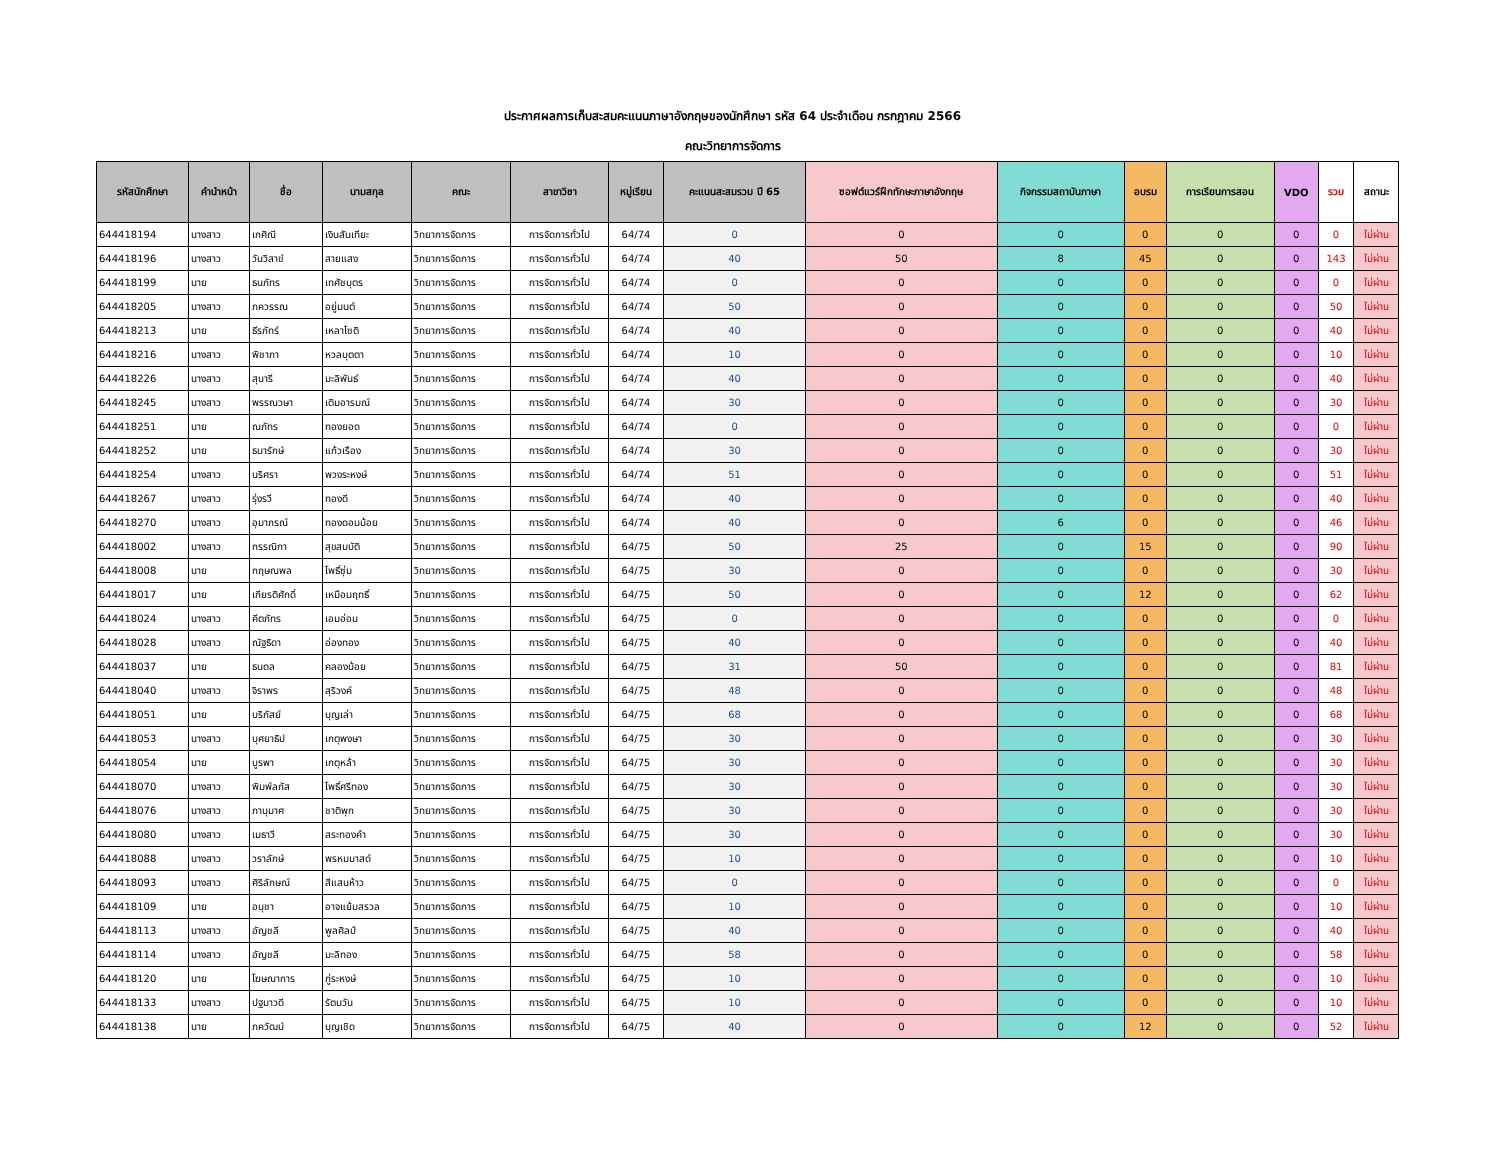ประกาศผลการเก็บสะสมคะแนนภาษาอังกฤษของนักศึกษา รหัส 64 ประจำเดือน กรกฎาคม 2566
คณะวิทยาการจัดการ
| รหัสนักศึกษา | คำนำหน้า | ชื่อ | นามสกุล | คณะ | สาขาวิชา | หมู่เรียน | คะแนนสะสมรวม ปี 65 | ซอฟต์แวร์ฝึกทักษะภาษาอังกฤษ | กิจกรรมสถาบันภาษา | อบรม | การเรียนการสอน | VDO | รวม | สถานะ |
| --- | --- | --- | --- | --- | --- | --- | --- | --- | --- | --- | --- | --- | --- | --- |
| 644418194 | นางสาว | เกศิณี | เงินสันเทียะ | วิทยาการจัดการ | การจัดการทั่วไป | 64/74 | 0 | 0 | 0 | 0 | 0 | 0 | 0 | ไม่ผ่าน |
| 644418196 | นางสาว | วันวิสาข์ | สายแสง | วิทยาการจัดการ | การจัดการทั่วไป | 64/74 | 40 | 50 | 8 | 45 | 0 | 0 | 143 | ไม่ผ่าน |
| 644418199 | นาย | ธนภัทร | เทศัชบุตร | วิทยาการจัดการ | การจัดการทั่วไป | 64/74 | 0 | 0 | 0 | 0 | 0 | 0 | 0 | ไม่ผ่าน |
| 644418205 | นางสาว | ภควรรณ | อยู่มนต์ | วิทยาการจัดการ | การจัดการทั่วไป | 64/74 | 50 | 0 | 0 | 0 | 0 | 0 | 50 | ไม่ผ่าน |
| 644418213 | นาย | ธีรภัทร์ | เหลาโชติ | วิทยาการจัดการ | การจัดการทั่วไป | 64/74 | 40 | 0 | 0 | 0 | 0 | 0 | 40 | ไม่ผ่าน |
| 644418216 | นางสาว | พิชาภา | หวลบุตตา | วิทยาการจัดการ | การจัดการทั่วไป | 64/74 | 10 | 0 | 0 | 0 | 0 | 0 | 10 | ไม่ผ่าน |
| 644418226 | นางสาว | สุนารี | มะลิพันธ์ | วิทยาการจัดการ | การจัดการทั่วไป | 64/74 | 40 | 0 | 0 | 0 | 0 | 0 | 40 | ไม่ผ่าน |
| 644418245 | นางสาว | พรรณวษา | เติมอารมณ์ | วิทยาการจัดการ | การจัดการทั่วไป | 64/74 | 30 | 0 | 0 | 0 | 0 | 0 | 30 | ไม่ผ่าน |
| 644418251 | นาย | ณภัทร | ทองยอด | วิทยาการจัดการ | การจัดการทั่วไป | 64/74 | 0 | 0 | 0 | 0 | 0 | 0 | 0 | ไม่ผ่าน |
| 644418252 | นาย | ธนารักษ์ | แก้วเรือง | วิทยาการจัดการ | การจัดการทั่วไป | 64/74 | 30 | 0 | 0 | 0 | 0 | 0 | 30 | ไม่ผ่าน |
| 644418254 | นางสาว | นริศรา | พวงระหงษ์ | วิทยาการจัดการ | การจัดการทั่วไป | 64/74 | 51 | 0 | 0 | 0 | 0 | 0 | 51 | ไม่ผ่าน |
| 644418267 | นางสาว | รุ่งรวี | ทองดี | วิทยาการจัดการ | การจัดการทั่วไป | 64/74 | 40 | 0 | 0 | 0 | 0 | 0 | 40 | ไม่ผ่าน |
| 644418270 | นางสาว | อุมาภรณ์ | ทองดอนน้อย | วิทยาการจัดการ | การจัดการทั่วไป | 64/74 | 40 | 0 | 6 | 0 | 0 | 0 | 46 | ไม่ผ่าน |
| 644418002 | นางสาว | กรรณิกา | สุขสมบัติ | วิทยาการจัดการ | การจัดการทั่วไป | 64/75 | 50 | 25 | 0 | 15 | 0 | 0 | 90 | ไม่ผ่าน |
| 644418008 | นาย | กฤษณพล | โพธิ์ซุ่ม | วิทยาการจัดการ | การจัดการทั่วไป | 64/75 | 30 | 0 | 0 | 0 | 0 | 0 | 30 | ไม่ผ่าน |
| 644418017 | นาย | เกียรติศักดิ์ | เหมือนฤทธิ์ | วิทยาการจัดการ | การจัดการทั่วไป | 64/75 | 50 | 0 | 0 | 12 | 0 | 0 | 62 | ไม่ผ่าน |
| 644418024 | นางสาว | คีตภัทร | เอมอ่อน | วิทยาการจัดการ | การจัดการทั่วไป | 64/75 | 0 | 0 | 0 | 0 | 0 | 0 | 0 | ไม่ผ่าน |
| 644418028 | นางสาว | ณัฐธิดา | อ่องทอง | วิทยาการจัดการ | การจัดการทั่วไป | 64/75 | 40 | 0 | 0 | 0 | 0 | 0 | 40 | ไม่ผ่าน |
| 644418037 | นาย | ธนดล | คลองน้อย | วิทยาการจัดการ | การจัดการทั่วไป | 64/75 | 31 | 50 | 0 | 0 | 0 | 0 | 81 | ไม่ผ่าน |
| 644418040 | นางสาว | จิราพร | สุริวงค์ | วิทยาการจัดการ | การจัดการทั่วไป | 64/75 | 48 | 0 | 0 | 0 | 0 | 0 | 48 | ไม่ผ่าน |
| 644418051 | นาย | บริภัสย์ | บุญเล่า | วิทยาการจัดการ | การจัดการทั่วไป | 64/75 | 68 | 0 | 0 | 0 | 0 | 0 | 68 | ไม่ผ่าน |
| 644418053 | นางสาว | บุศยาธิป | เกตุพงษา | วิทยาการจัดการ | การจัดการทั่วไป | 64/75 | 30 | 0 | 0 | 0 | 0 | 0 | 30 | ไม่ผ่าน |
| 644418054 | นาย | บูรพา | เกตุหล้า | วิทยาการจัดการ | การจัดการทั่วไป | 64/75 | 30 | 0 | 0 | 0 | 0 | 0 | 30 | ไม่ผ่าน |
| 644418070 | นางสาว | พิมพ์ลภัส | โพธิ์ศรีทอง | วิทยาการจัดการ | การจัดการทั่วไป | 64/75 | 30 | 0 | 0 | 0 | 0 | 0 | 30 | ไม่ผ่าน |
| 644418076 | นางสาว | ภานุมาศ | ชาติพุก | วิทยาการจัดการ | การจัดการทั่วไป | 64/75 | 30 | 0 | 0 | 0 | 0 | 0 | 30 | ไม่ผ่าน |
| 644418080 | นางสาว | เมธาวี | สระทองคำ | วิทยาการจัดการ | การจัดการทั่วไป | 64/75 | 30 | 0 | 0 | 0 | 0 | 0 | 30 | ไม่ผ่าน |
| 644418088 | นางสาว | วราลักษ์ | พรหมมาสด์ | วิทยาการจัดการ | การจัดการทั่วไป | 64/75 | 10 | 0 | 0 | 0 | 0 | 0 | 10 | ไม่ผ่าน |
| 644418093 | นางสาว | ศิริลักษณ์ | สีแสนห้าว | วิทยาการจัดการ | การจัดการทั่วไป | 64/75 | 0 | 0 | 0 | 0 | 0 | 0 | 0 | ไม่ผ่าน |
| 644418109 | นาย | อนุชา | อาจแย้มสรวล | วิทยาการจัดการ | การจัดการทั่วไป | 64/75 | 10 | 0 | 0 | 0 | 0 | 0 | 10 | ไม่ผ่าน |
| 644418113 | นางสาว | อัญชลี | พูลศิลป์ | วิทยาการจัดการ | การจัดการทั่วไป | 64/75 | 40 | 0 | 0 | 0 | 0 | 0 | 40 | ไม่ผ่าน |
| 644418114 | นางสาว | อัญชลี | มะลิทอง | วิทยาการจัดการ | การจัดการทั่วไป | 64/75 | 58 | 0 | 0 | 0 | 0 | 0 | 58 | ไม่ผ่าน |
| 644418120 | นาย | โฆษณาการ | ภู่ระหงษ์ | วิทยาการจัดการ | การจัดการทั่วไป | 64/75 | 10 | 0 | 0 | 0 | 0 | 0 | 10 | ไม่ผ่าน |
| 644418133 | นางสาว | ปฐมาวดี | รัตนวัน | วิทยาการจัดการ | การจัดการทั่วไป | 64/75 | 10 | 0 | 0 | 0 | 0 | 0 | 10 | ไม่ผ่าน |
| 644418138 | นาย | ภควัฒน์ | บุญเชิด | วิทยาการจัดการ | การจัดการทั่วไป | 64/75 | 40 | 0 | 0 | 12 | 0 | 0 | 52 | ไม่ผ่าน |